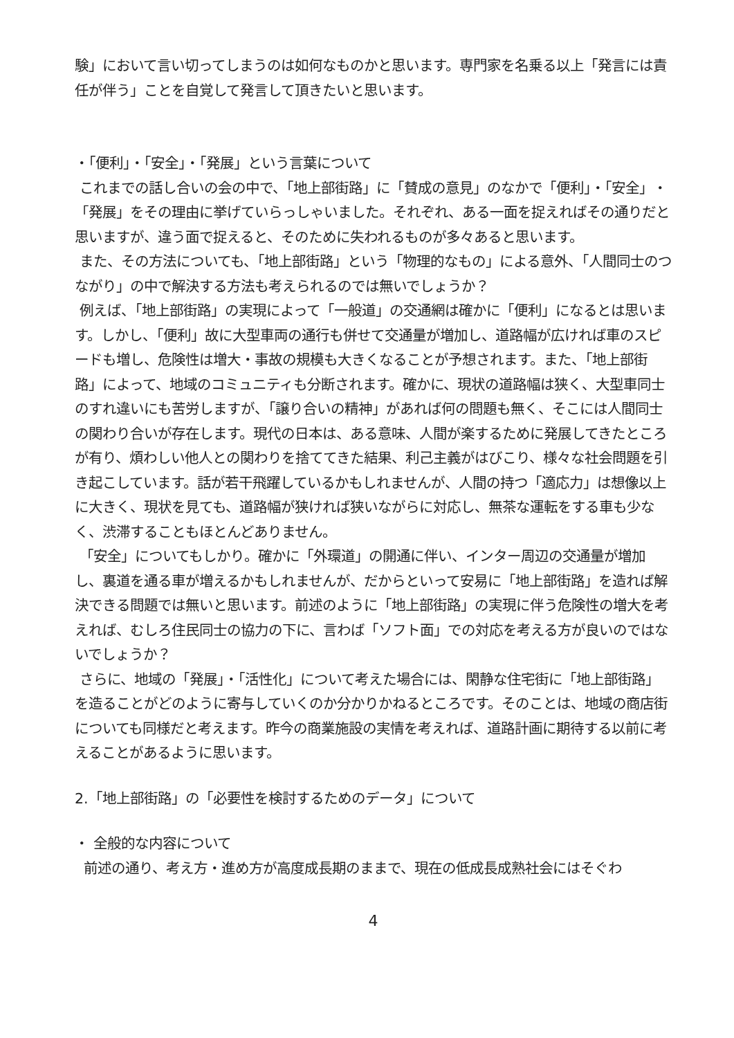験」において言い切ってしまうのは如何なものかと思います。専門家を名乗る以上「発言には責任が伴う」ことを自覚して発言して頂きたいと思います。
・「便利」・「安全」・「発展」という言葉について
これまでの話し合いの会の中で、「地上部街路」に「賛成の意見」のなかで「便利」・「安全」・「発展」をその理由に挙げていらっしゃいました。それぞれ、ある一面を捉えればその通りだと思いますが、違う面で捉えると、そのために失われるものが多々あると思います。
また、その方法についても、「地上部街路」という「物理的なもの」による意外、「人間同士のつながり」の中で解決する方法も考えられるのでは無いでしょうか？
例えば、「地上部街路」の実現によって「一般道」の交通網は確かに「便利」になるとは思います。しかし、「便利」故に大型車両の通行も併せて交通量が増加し、道路幅が広ければ車のスピードも増し、危険性は増大・事故の規模も大きくなることが予想されます。また、「地上部街路」によって、地域のコミュニティも分断されます。確かに、現状の道路幅は狭く、大型車同士のすれ違いにも苦労しますが、「譲り合いの精神」があれば何の問題も無く、そこには人間同士の関わり合いが存在します。現代の日本は、ある意味、人間が楽するために発展してきたところが有り、煩わしい他人との関わりを捨ててきた結果、利己主義がはびこり、様々な社会問題を引き起こしています。話が若干飛躍しているかもしれませんが、人間の持つ「適応力」は想像以上に大きく、現状を見ても、道路幅が狭ければ狭いながらに対応し、無茶な運転をする車も少なく、渋滞することもほとんどありません。
「安全」についてもしかり。確かに「外環道」の開通に伴い、インター周辺の交通量が増加し、裏道を通る車が増えるかもしれませんが、だからといって安易に「地上部街路」を造れば解決できる問題では無いと思います。前述のように「地上部街路」の実現に伴う危険性の増大を考えれば、むしろ住民同士の協力の下に、言わば「ソフト面」での対応を考える方が良いのではないでしょうか？
さらに、地域の「発展」・「活性化」について考えた場合には、閑静な住宅街に「地上部街路」を造ることがどのように寄与していくのか分かりかねるところです。そのことは、地域の商店街についても同様だと考えます。昨今の商業施設の実情を考えれば、道路計画に期待する以前に考えることがあるように思います。
2.「地上部街路」の「必要性を検討するためのデータ」について
・ 全般的な内容について
前述の通り、考え方・進め方が高度成長期のままで、現在の低成長成熟社会にはそぐわ
4